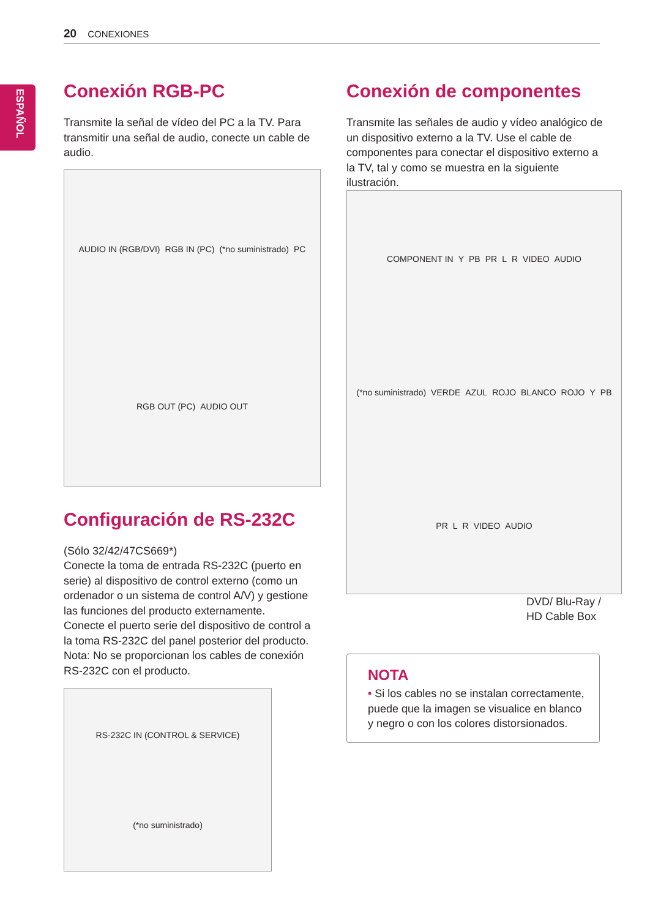20 CONEXIONES
ESPAÑOL
Conexión RGB-PC
Transmite la señal de vídeo del PC a la TV. Para transmitir una señal de audio, conecte un cable de audio.
AUDIO IN (RGB/DVI) RGB IN (PC) (*no suministrado) PC RGB OUT (PC) AUDIO OUT
Configuración de RS-232C
(Sólo 32/42/47CS669*)
Conecte la toma de entrada RS-232C (puerto en serie) al dispositivo de control externo (como un ordenador o un sistema de control A/V) y gestione las funciones del producto externamente.
Conecte el puerto serie del dispositivo de control a la toma RS-232C del panel posterior del producto.
Nota: No se proporcionan los cables de conexión RS-232C con el producto.
RS-232C IN (CONTROL & SERVICE) (*no suministrado)
Conexión de componentes
Transmite las señales de audio y vídeo analógico de un dispositivo externo a la TV. Use el cable de componentes para conectar el dispositivo externo a la TV, tal y como se muestra en la siguiente ilustración.
COMPONENT IN Y PB PR L R VIDEO AUDIO (*no suministrado) VERDE AZUL ROJO BLANCO ROJO Y PB PR L R VIDEO AUDIO
DVD/ Blu-Ray / HD Cable Box
NOTA
• Si los cables no se instalan correctamente, puede que la imagen se visualice en blanco y negro o con los colores distorsionados.